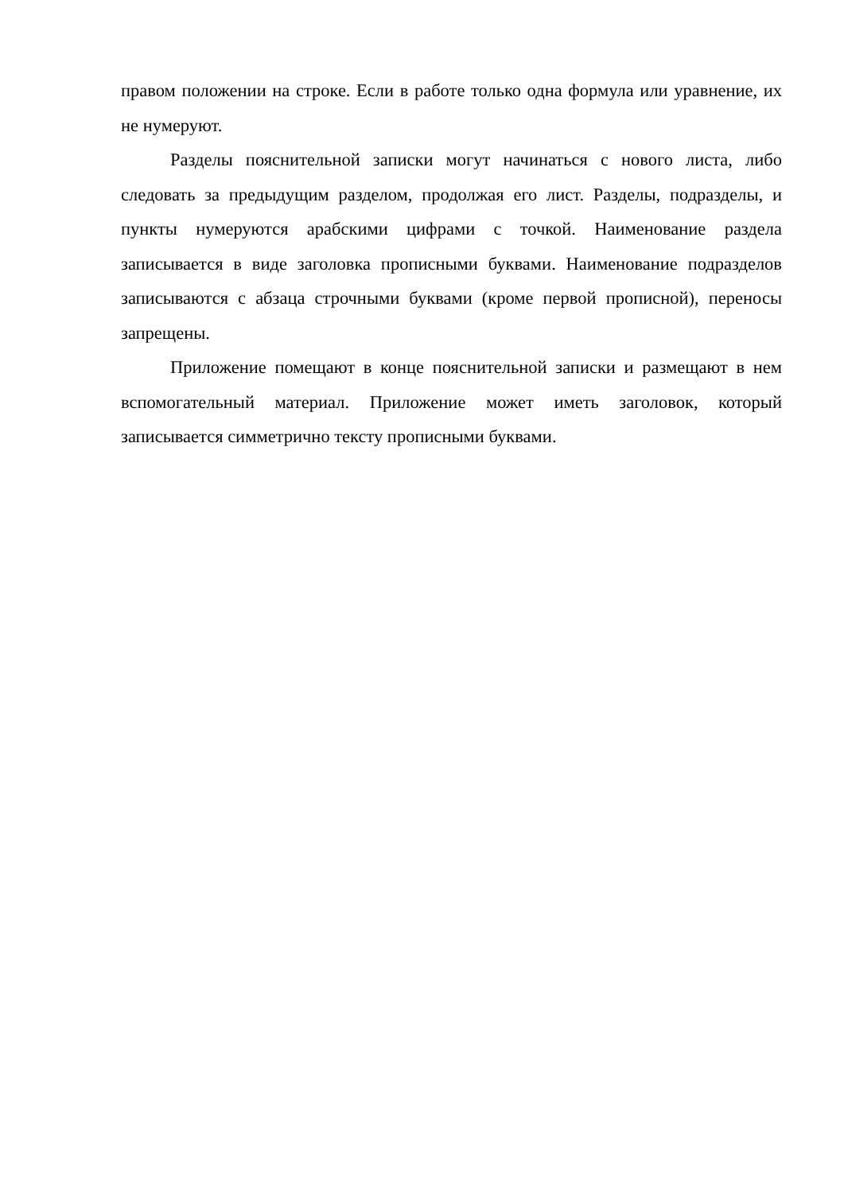правом положении на строке. Если в работе только одна формула или уравнение, их не нумеруют.
Разделы пояснительной записки могут начинаться с нового листа, либо следовать за предыдущим разделом, продолжая его лист. Разделы, подразделы, и пункты нумеруются арабскими цифрами с точкой. Наименование раздела записывается в виде заголовка прописными буквами. Наименование подразделов записываются с абзаца строчными буквами (кроме первой прописной), переносы запрещены.
Приложение помещают в конце пояснительной записки и размещают в нем вспомогательный материал. Приложение может иметь заголовок, который записывается симметрично тексту прописными буквами.